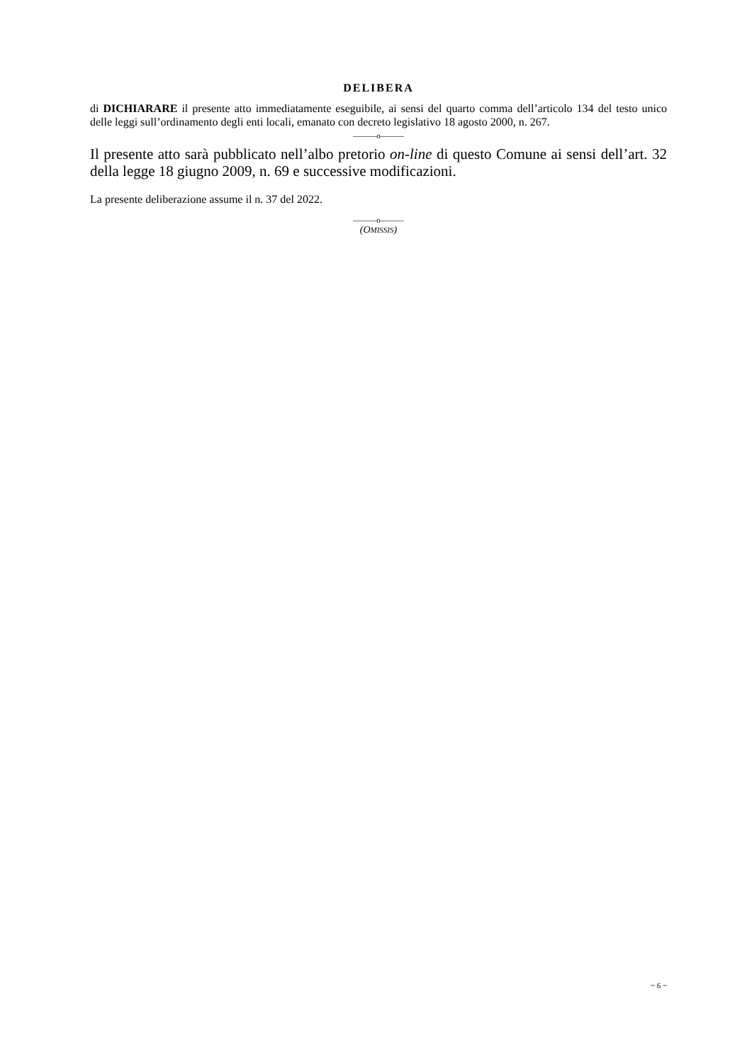DELIBERA
di DICHIARARE il presente atto immediatamente eseguibile, ai sensi del quarto comma dell’articolo 134 del testo unico delle leggi sull’ordinamento degli enti locali, emanato con decreto legislativo 18 agosto 2000, n. 267.
———o———
Il presente atto sarà pubblicato nell’albo pretorio on-line di questo Comune ai sensi dell’art. 32 della legge 18 giugno 2009, n. 69 e successive modificazioni.
La presente deliberazione assume il n. 37 del 2022.
———o———
(OMISSIS)
~ 6 ~